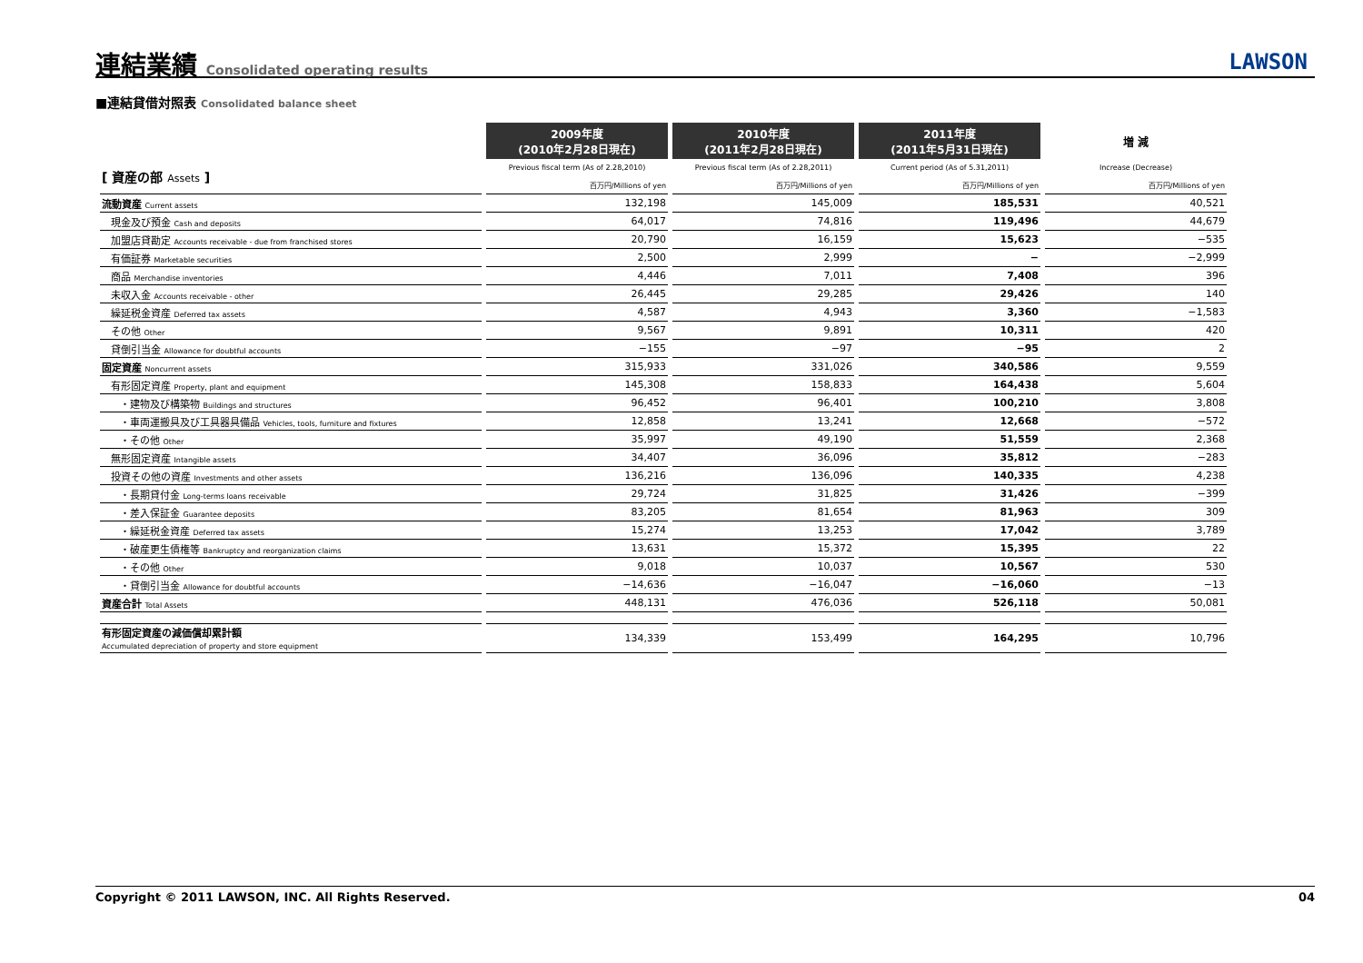連結業績 Consolidated operating results
LAWSON
■連結貸借対照表 Consolidated balance sheet
| | 2009年度 (2010年2月28日現在) | 2010年度 (2011年2月28日現在) | 2011年度 (2011年5月31日現在) | 増 減 |
| --- | --- | --- | --- | --- |
| [ 資産の部 Assets ] | Previous fiscal term (As of 2.28,2010) | Previous fiscal term (As of 2.28,2011) | Current period (As of 5.31,2011) | Increase (Decrease) |
| | 百万円/Millions of yen | 百万円/Millions of yen | 百万円/Millions of yen | 百万円/Millions of yen |
| 流動資産 Current assets | 132,198 | 145,009 | 185,531 | 40,521 |
| 現金及び預金 Cash and deposits | 64,017 | 74,816 | 119,496 | 44,679 |
| 加盟店貸勘定 Accounts receivable - due from franchised stores | 20,790 | 16,159 | 15,623 | −535 |
| 有価証券 Marketable securities | 2,500 | 2,999 | − | −2,999 |
| 商品 Merchandise inventories | 4,446 | 7,011 | 7,408 | 396 |
| 未収入金 Accounts receivable - other | 26,445 | 29,285 | 29,426 | 140 |
| 繰延税金資産 Deferred tax assets | 4,587 | 4,943 | 3,360 | −1,583 |
| その他 Other | 9,567 | 9,891 | 10,311 | 420 |
| 貸倒引当金 Allowance for doubtful accounts | −155 | −97 | −95 | 2 |
| 固定資産 Noncurrent assets | 315,933 | 331,026 | 340,586 | 9,559 |
| 有形固定資産 Property, plant and equipment | 145,308 | 158,833 | 164,438 | 5,604 |
| ・建物及び構築物 Buildings and structures | 96,452 | 96,401 | 100,210 | 3,808 |
| ・車両運搬具及び工具器具備品 Vehicles, tools, furniture and fixtures | 12,858 | 13,241 | 12,668 | −572 |
| ・その他 Other | 35,997 | 49,190 | 51,559 | 2,368 |
| 無形固定資産 Intangible assets | 34,407 | 36,096 | 35,812 | −283 |
| 投資その他の資産 Investments and other assets | 136,216 | 136,096 | 140,335 | 4,238 |
| ・長期貸付金 Long-terms loans receivable | 29,724 | 31,825 | 31,426 | −399 |
| ・差入保証金 Guarantee deposits | 83,205 | 81,654 | 81,963 | 309 |
| ・繰延税金資産 Deferred tax assets | 15,274 | 13,253 | 17,042 | 3,789 |
| ・破産更生債権等 Bankruptcy and reorganization claims | 13,631 | 15,372 | 15,395 | 22 |
| ・その他 Other | 9,018 | 10,037 | 10,567 | 530 |
| ・貸倒引当金 Allowance for doubtful accounts | −14,636 | −16,047 | −16,060 | −13 |
| 資産合計 Total Assets | 448,131 | 476,036 | 526,118 | 50,081 |
| 有形固定資産の減価償却累計額 Accumulated depreciation of property and store equipment | 134,339 | 153,499 | 164,295 | 10,796 |
Copyright © 2011 LAWSON, INC. All Rights Reserved. 04